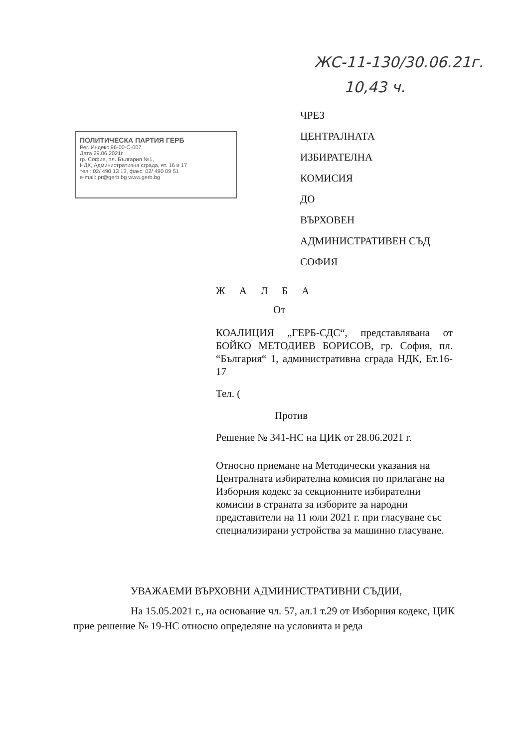ЖС-11-130/30.06.21г.
10,43 ч.
ПОЛИТИЧЕСКА ПАРТИЯ ГЕРБ
Рег. Индекс 96-00-С-007
Дата 29.06.2021г.
гр. София, пл. България №1,
НДК, Административна сграда, ет. 16 и 17
тел.: 02/ 490 13 13, факс: 02/ 490 09 51
e-mail: pr@gerb.bg www.gerb.bg
ЧРЕЗ
ЦЕНТРАЛНАТА
ИЗБИРАТЕЛНА
КОМИСИЯ
ДО
ВЪРХОВЕН
АДМИНИСТРАТИВЕН СЪД
СОФИЯ
ЖАЛБА
От
КОАЛИЦИЯ „ГЕРБ-СДС“, представлявана от БОЙКО МЕТОДИЕВ БОРИСОВ, гр. София, пл. “България“ 1, административна сграда НДК, Ет.16-17
Тел. (
Против
Решение № 341-НС на ЦИК от 28.06.2021 г.
Относно приемане на Методически указания на Централната избирателна комисия по прилагане на Изборния кодекс за секционните избирателни комисии в страната за изборите за народни представители на 11 юли 2021 г. при гласуване със специализирани устройства за машинно гласуване.
УВАЖАЕМИ ВЪРХОВНИ АДМИНИСТРАТИВНИ СЪДИИ,
На 15.05.2021 г., на основание чл. 57, ал.1 т.29 от Изборния кодекс, ЦИК прие решение № 19-НС относно определяне на условията и реда